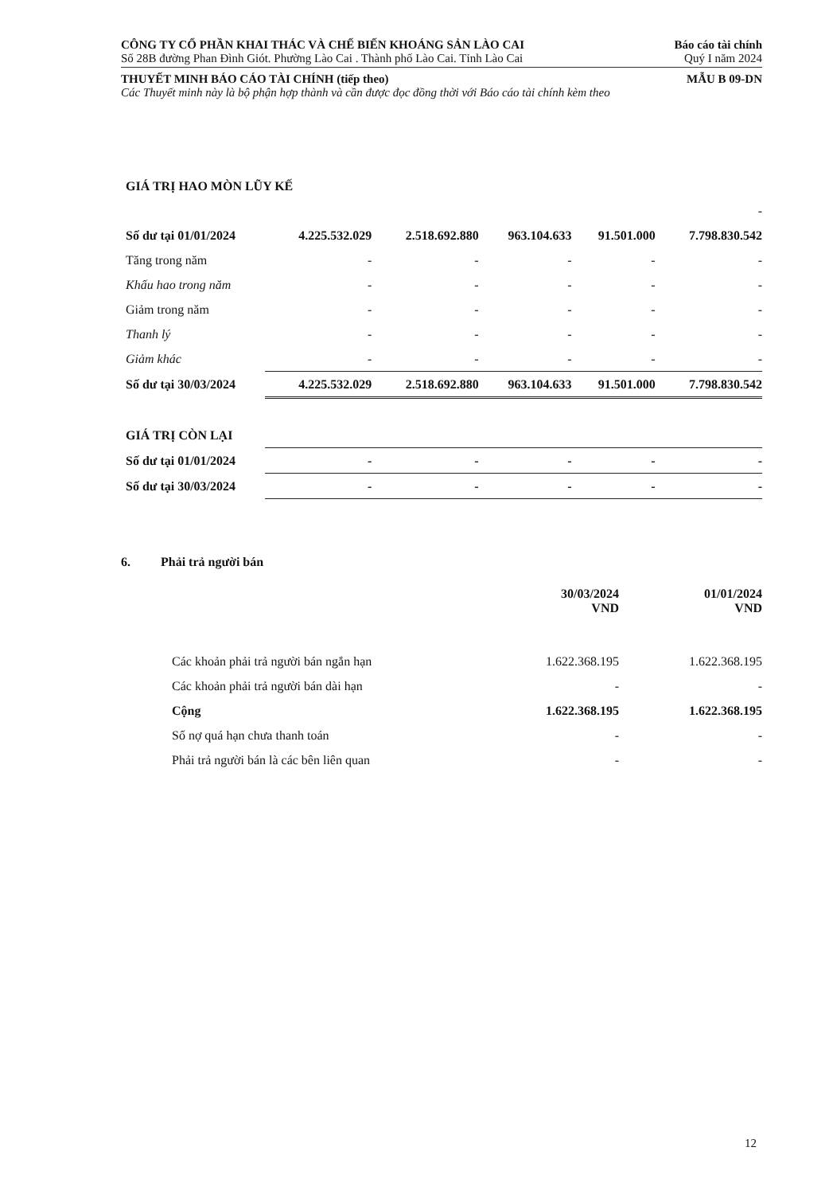CÔNG TY CỔ PHẦN KHAI THÁC VÀ CHẾ BIẾN KHOÁNG SẢN LÀO CAI Báo cáo tài chính
Số 28B đường Phan Đình Giót. Phường Lào Cai . Thành phố Lào Cai. Tỉnh Lào Cai Quý I năm 2024
THUYẾT MINH BÁO CÁO TÀI CHÍNH (tiếp theo) MẪU B 09-DN
Các Thuyết minh này là bộ phận hợp thành và cần được đọc đồng thời với Báo cáo tài chính kèm theo
| GIÁ TRỊ HAO MÒN LŨY KẾ | | | | | |
| | - | | | | |
| Số dư tại 01/01/2024 | 4.225.532.029 | 2.518.692.880 | 963.104.633 | 91.501.000 | 7.798.830.542 |
| Tăng trong năm | - | - | - | - | - |
| Khấu hao trong năm | - | - | - | - | - |
| Giảm trong năm | - | - | - | - | - |
| Thanh lý | - | - | - | - | - |
| Giảm khác | - | - | - | - | - |
| Số dư tại 30/03/2024 | 4.225.532.029 | 2.518.692.880 | 963.104.633 | 91.501.000 | 7.798.830.542 |
| GIÁ TRỊ CÒN LẠI | | | | | |
| Số dư tại 01/01/2024 | - | - | - | - | - |
| Số dư tại 30/03/2024 | - | - | - | - | - |
6. Phải trả người bán
| | 30/03/2024 VND | | 01/01/2024 VND |
| Các khoản phải trả người bán ngắn hạn | 1.622.368.195 | | 1.622.368.195 |
| Các khoản phải trả người bán dài hạn | - | | - |
| Cộng | 1.622.368.195 | | 1.622.368.195 |
| Số nợ quá hạn chưa thanh toán | - | | - |
| Phải trả người bán là các bên liên quan | - | | - |
12